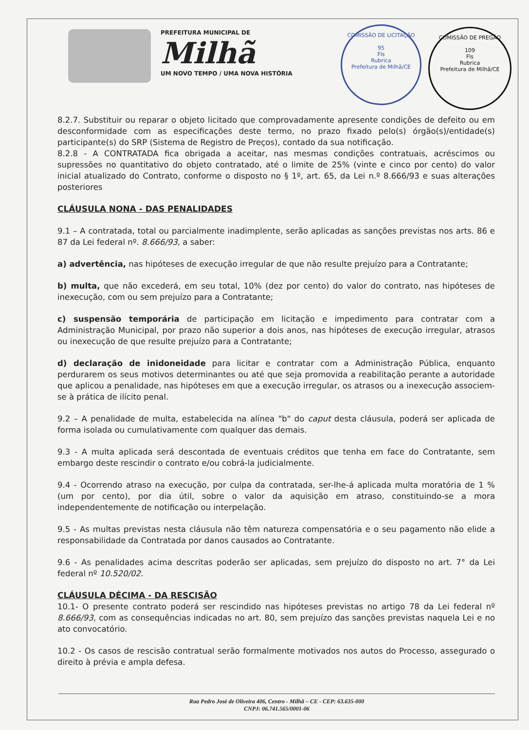PREFEITURA MUNICIPAL DE
Milhã
UM NOVO TEMPO / UMA NOVA HISTÓRIA
COMISSÃO DE LICITAÇÃO
95
Fls
Rubrica
Prefeitura de Milhã/CE
COMISSÃO DE PREGÃO
109
Fls
Rubrica
Prefeitura de Milhã/CE
8.2.7. Substituir ou reparar o objeto licitado que comprovadamente apresente condições de defeito ou em desconformidade com as especificações deste termo, no prazo fixado pelo(s) órgão(s)/entidade(s) participante(s) do SRP (Sistema de Registro de Preços), contado da sua notificação.
8.2.8 - A CONTRATADA fica obrigada a aceitar, nas mesmas condições contratuais, acréscimos ou supressões no quantitativo do objeto contratado, até o limite de 25% (vinte e cinco por cento) do valor inicial atualizado do Contrato, conforme o disposto no § 1º, art. 65, da Lei n.º 8.666/93 e suas alterações posteriores
CLÁUSULA NONA - DAS PENALIDADES
9.1 – A contratada, total ou parcialmente inadimplente, serão aplicadas as sanções previstas nos arts. 86 e 87 da Lei federal nº. 8.666/93, a saber:
a) advertência, nas hipóteses de execução irregular de que não resulte prejuízo para a Contratante;
b) multa, que não excederá, em seu total, 10% (dez por cento) do valor do contrato, nas hipóteses de inexecução, com ou sem prejuízo para a Contratante;
c) suspensão temporária de participação em licitação e impedimento para contratar com a Administração Municipal, por prazo não superior a dois anos, nas hipóteses de execução irregular, atrasos ou inexecução de que resulte prejuízo para a Contratante;
d) declaração de inidoneidade para licitar e contratar com a Administração Pública, enquanto perdurarem os seus motivos determinantes ou até que seja promovida a reabilitação perante a autoridade que aplicou a penalidade, nas hipóteses em que a execução irregular, os atrasos ou a inexecução associem-se à prática de ilícito penal.
9.2 – A penalidade de multa, estabelecida na alínea "b" do caput desta cláusula, poderá ser aplicada de forma isolada ou cumulativamente com qualquer das demais.
9.3 - A multa aplicada será descontada de eventuais créditos que tenha em face do Contratante, sem embargo deste rescindir o contrato e/ou cobrá-la judicialmente.
9.4 - Ocorrendo atraso na execução, por culpa da contratada, ser-lhe-á aplicada multa moratória de 1 % (um por cento), por dia útil, sobre o valor da aquisição em atraso, constituindo-se a mora independentemente de notificação ou interpelação.
9.5 - As multas previstas nesta cláusula não têm natureza compensatória e o seu pagamento não elide a responsabilidade da Contratada por danos causados ao Contratante.
9.6 - As penalidades acima descritas poderão ser aplicadas, sem prejuízo do disposto no art. 7° da Lei federal nº 10.520/02.
CLÁUSULA DÉCIMA - DA RESCISÃO
10.1- O presente contrato poderá ser rescindido nas hipóteses previstas no artigo 78 da Lei federal nº 8.666/93, com as consequências indicadas no art. 80, sem prejuízo das sanções previstas naquela Lei e no ato convocatório.
10.2 - Os casos de rescisão contratual serão formalmente motivados nos autos do Processo, assegurado o direito à prévia e ampla defesa.
Rua Pedro José de Oliveira 406, Centro - Milhã – CE - CEP: 63.635-000
CNPJ: 06.741.565/0001-06